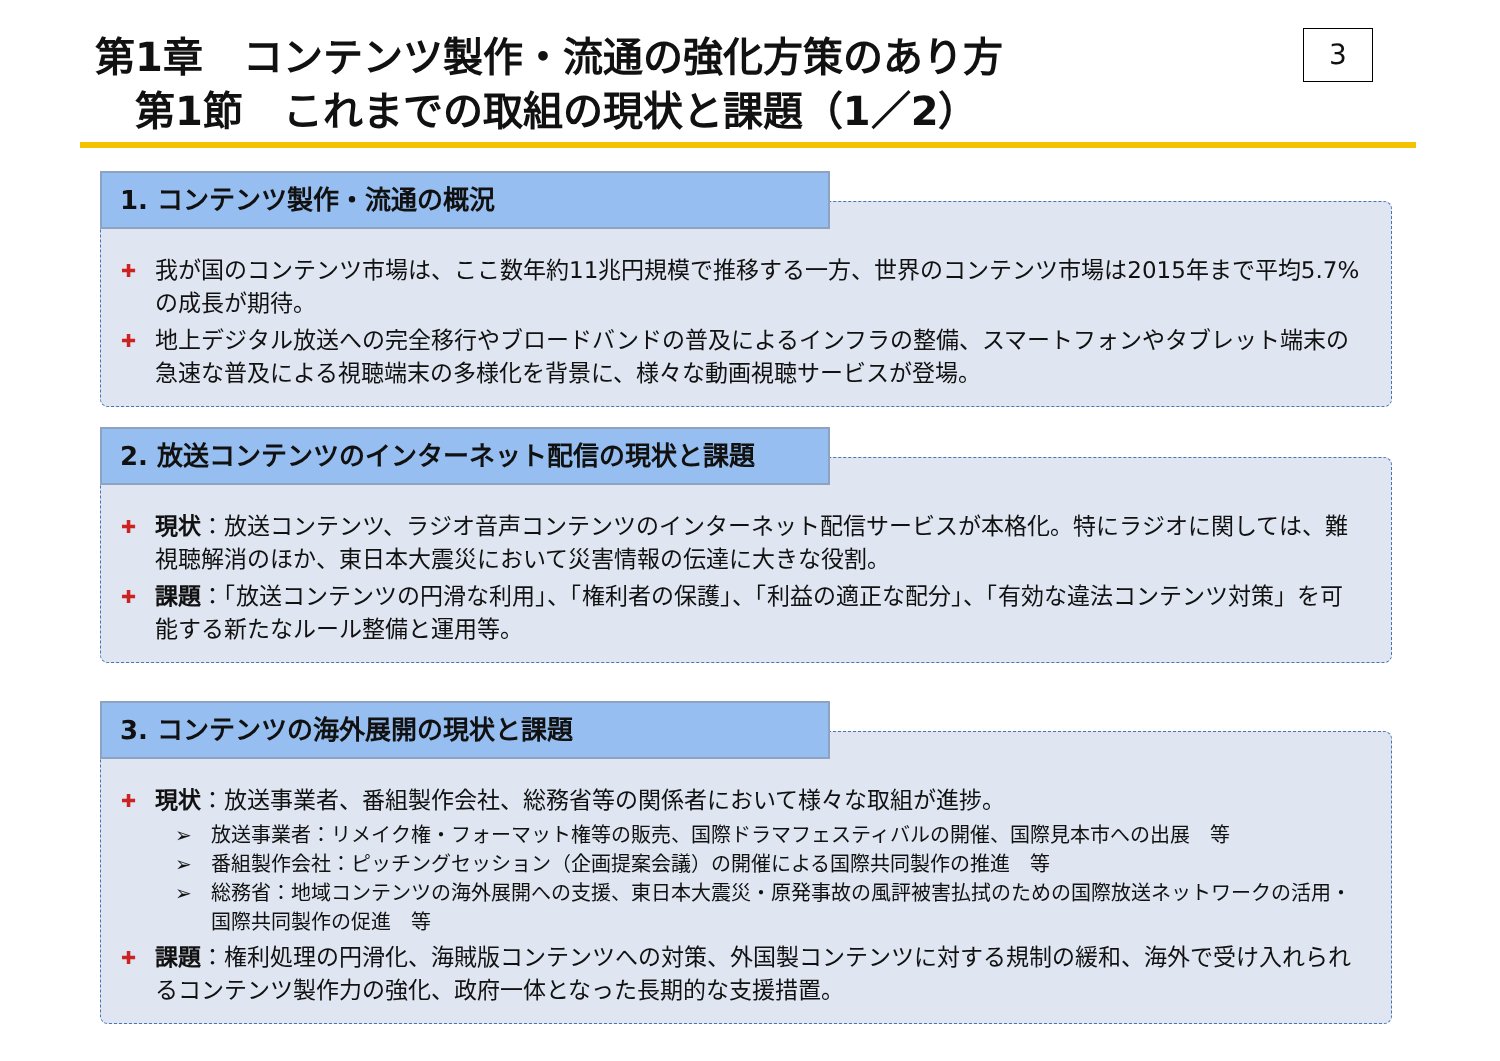第1章　コンテンツ製作・流通の強化方策のあり方
　第1節　これまでの取組の現状と課題（1／2）
3
✚ 我が国のコンテンツ市場は、ここ数年約11兆円規模で推移する一方、世界のコンテンツ市場は2015年まで平均5.7%の成長が期待。
✚ 地上デジタル放送への完全移行やブロードバンドの普及によるインフラの整備、スマートフォンやタブレット端末の急速な普及による視聴端末の多様化を背景に、様々な動画視聴サービスが登場。
1. コンテンツ製作・流通の概況
✚ 現状：放送コンテンツ、ラジオ音声コンテンツのインターネット配信サービスが本格化。特にラジオに関しては、難視聴解消のほか、東日本大震災において災害情報の伝達に大きな役割。
✚ 課題：「放送コンテンツの円滑な利用」、「権利者の保護」、「利益の適正な配分」、「有効な違法コンテンツ対策」を可能する新たなルール整備と運用等。
2. 放送コンテンツのインターネット配信の現状と課題
✚ 現状：放送事業者、番組製作会社、総務省等の関係者において様々な取組が進捗。
➢ 放送事業者：リメイク権・フォーマット権等の販売、国際ドラマフェスティバルの開催、国際見本市への出展　等
➢ 番組製作会社：ピッチングセッション（企画提案会議）の開催による国際共同製作の推進　等
➢ 総務省：地域コンテンツの海外展開への支援、東日本大震災・原発事故の風評被害払拭のための国際放送ネットワークの活用・国際共同製作の促進　等
✚ 課題：権利処理の円滑化、海賊版コンテンツへの対策、外国製コンテンツに対する規制の緩和、海外で受け入れられるコンテンツ製作力の強化、政府一体となった長期的な支援措置。
3. コンテンツの海外展開の現状と課題